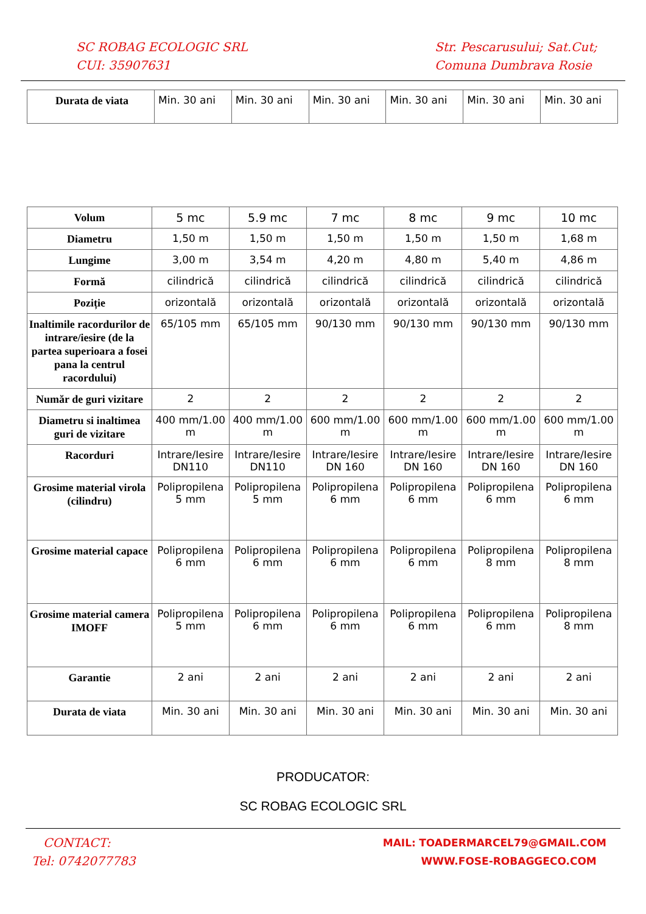SC ROBAG ECOLOGIC SRL
CUI: 35907631
Str. Pescarusului; Sat.Cut;
Comuna Dumbrava Rosie
| Durata de viata | Min. 30 ani | Min. 30 ani | Min. 30 ani | Min. 30 ani | Min. 30 ani | Min. 30 ani |
| Volum | 5 mc | 5.9 mc | 7 mc | 8 mc | 9 mc | 10 mc |
| Diametru | 1,50 m | 1,50 m | 1,50 m | 1,50 m | 1,50 m | 1,68 m |
| Lungime | 3,00 m | 3,54 m | 4,20 m | 4,80 m | 5,40 m | 4,86 m |
| Formă | cilindrică | cilindrică | cilindrică | cilindrică | cilindrică | cilindrică |
| Poziție | orizontală | orizontală | orizontală | orizontală | orizontală | orizontală |
| Inaltimile racordurilor de intrare/iesire (de la partea superioara a fosei pana la centrul racordului) | 65/105 mm | 65/105 mm | 90/130 mm | 90/130 mm | 90/130 mm | 90/130 mm |
| Număr de guri vizitare | 2 | 2 | 2 | 2 | 2 | 2 |
| Diametru si inaltimea guri de vizitare | 400 mm/1.00 m | 400 mm/1.00 m | 600 mm/1.00 m | 600 mm/1.00 m | 600 mm/1.00 m | 600 mm/1.00 m |
| Racorduri | Intrare/Iesire DN110 | Intrare/Iesire DN110 | Intrare/Iesire DN 160 | Intrare/Iesire DN 160 | Intrare/Iesire DN 160 | Intrare/Iesire DN 160 |
| Grosime material virola (cilindru) | Polipropilena 5 mm | Polipropilena 5 mm | Polipropilena 6 mm | Polipropilena 6 mm | Polipropilena 6 mm | Polipropilena 6 mm |
| Grosime material capace | Polipropilena 6 mm | Polipropilena 6 mm | Polipropilena 6 mm | Polipropilena 6 mm | Polipropilena 8 mm | Polipropilena 8 mm |
| Grosime material camera IMOFF | Polipropilena 5 mm | Polipropilena 6 mm | Polipropilena 6 mm | Polipropilena 6 mm | Polipropilena 6 mm | Polipropilena 8 mm |
| Garantie | 2 ani | 2 ani | 2 ani | 2 ani | 2 ani | 2 ani |
| Durata de viata | Min. 30 ani | Min. 30 ani | Min. 30 ani | Min. 30 ani | Min. 30 ani | Min. 30 ani |
PRODUCATOR:
SC ROBAG ECOLOGIC SRL
CONTACT:
Tel: 0742077783
MAIL: TOADERMARCEL79@GMAIL.COM
WWW.FOSE-ROBAGGECO.COM